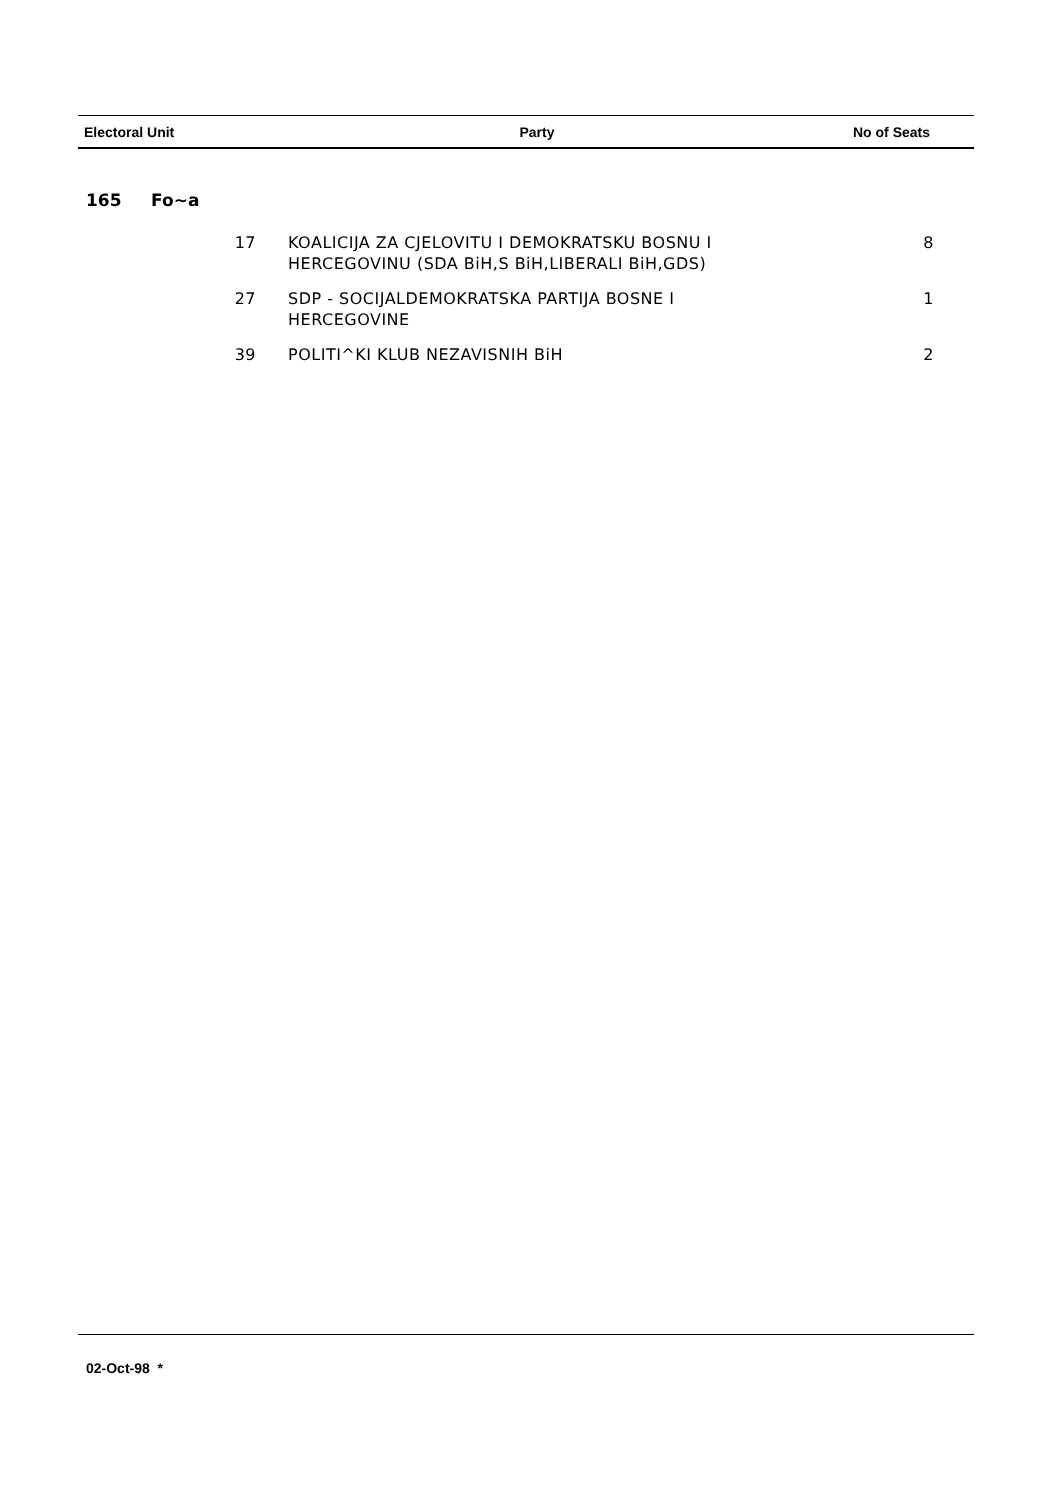| Electoral Unit | Party | No of Seats |
| --- | --- | --- |
165 Fo~a
| 17 | KOALICIJA ZA CJELOVITU I DEMOKRATSKU BOSNU I HERCEGOVINU (SDA BiH,S BiH,LIBERALI BiH,GDS) | 8 |
| 27 | SDP - SOCIJALDEMOKRATSKA PARTIJA BOSNE I HERCEGOVINE | 1 |
| 39 | POLITI^KI KLUB NEZAVISNIH BiH | 2 |
02-Oct-98 *